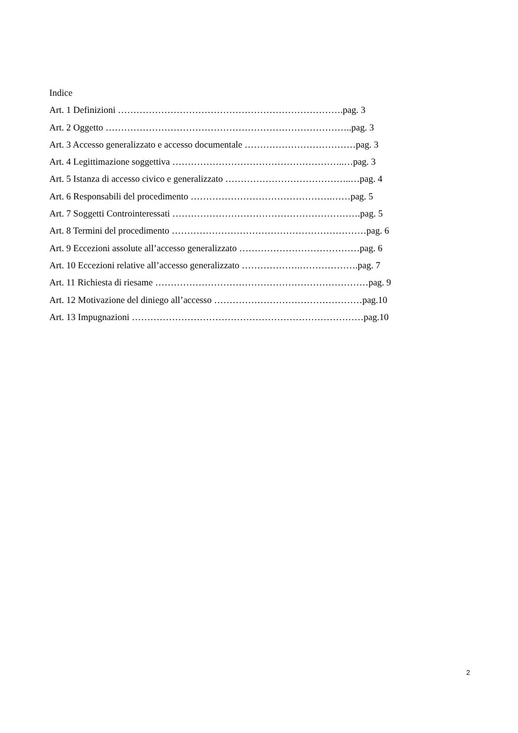Indice
Art. 1 Definizioni ……………………………………………………………….pag. 3
Art. 2 Oggetto ……………………………………………………………………..pag. 3
Art. 3 Accesso generalizzato e accesso documentale ………………………………pag. 3
Art. 4 Legittimazione soggettiva ………………………………………………..…pag. 3
Art. 5 Istanza di accesso civico e generalizzato …………………………………..…pag. 4
Art. 6 Responsabili del procedimento ……………………………………….……pag. 5
Art. 7 Soggetti Controinteressati …………………………………………………….pag. 5
Art. 8 Termini del procedimento ………………………………………………………pag. 6
Art. 9 Eccezioni assolute all’accesso generalizzato …………………………………pag. 6
Art. 10 Eccezioni relative all’accesso generalizzato ……………….……………….pag. 7
Art. 11 Richiesta di riesame ……………………………………………………………pag. 9
Art. 12 Motivazione del diniego all’accesso …………………………………………pag.10
Art. 13 Impugnazioni …………………………………………………………………pag.10
2